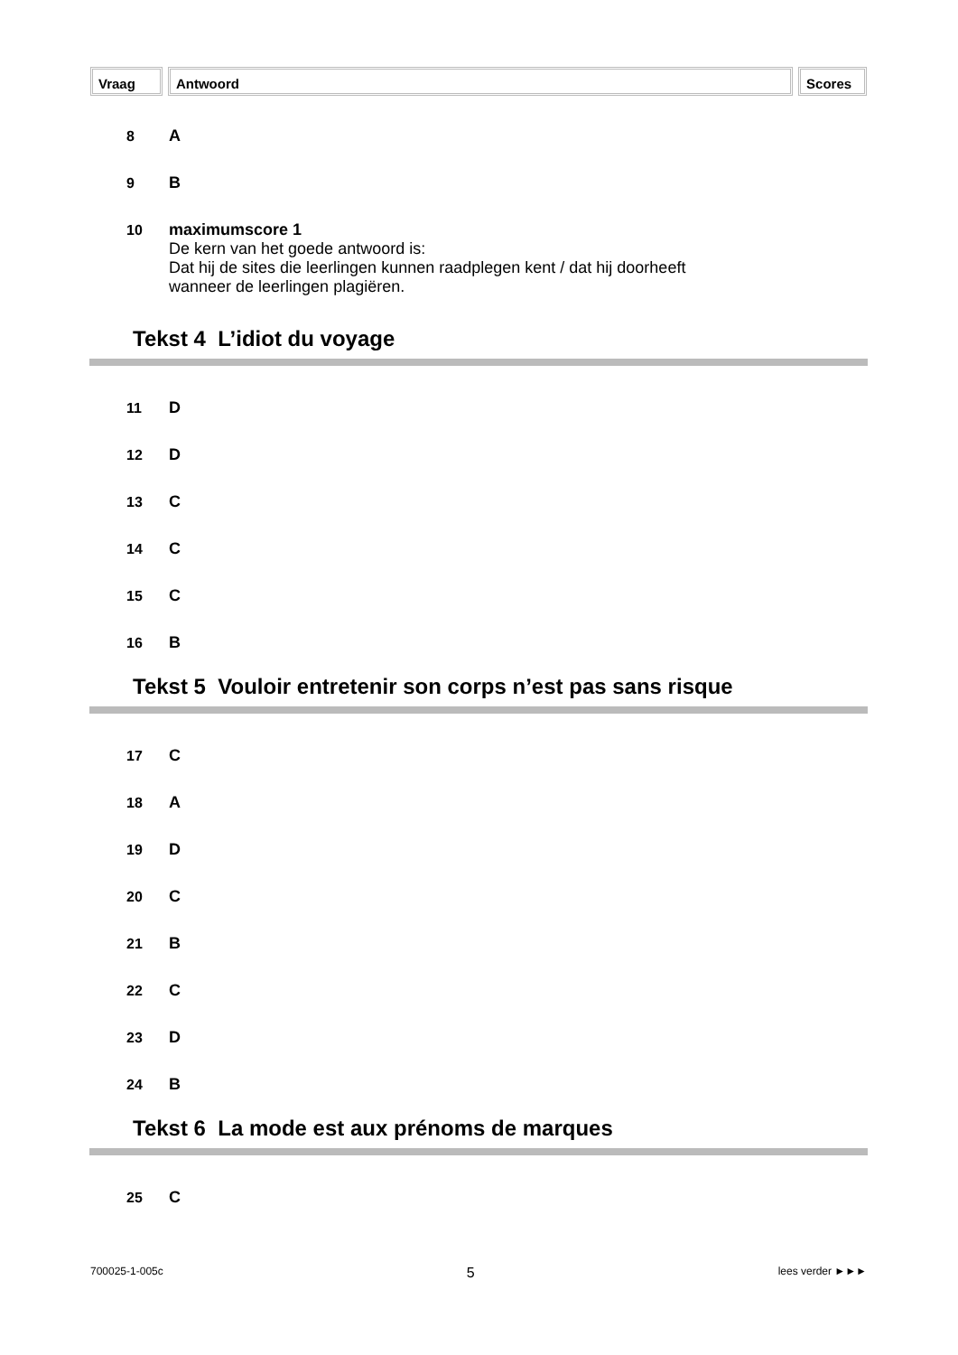Vraag Antwoord Scores
8 A
9 B
10 maximumscore 1
De kern van het goede antwoord is:
Dat hij de sites die leerlingen kunnen raadplegen kent / dat hij doorheeft
wanneer de leerlingen plagiëren.
Tekst 4 L’idiot du voyage
11 D
12 D
13 C
14 C
15 C
16 B
Tekst 5 Vouloir entretenir son corps n’est pas sans risque
17 C
18 A
19 D
20 C
21 B
22 C
23 D
24 B
Tekst 6 La mode est aux prénoms de marques
25 C
700025-1-005c 5 lees verder ►►►